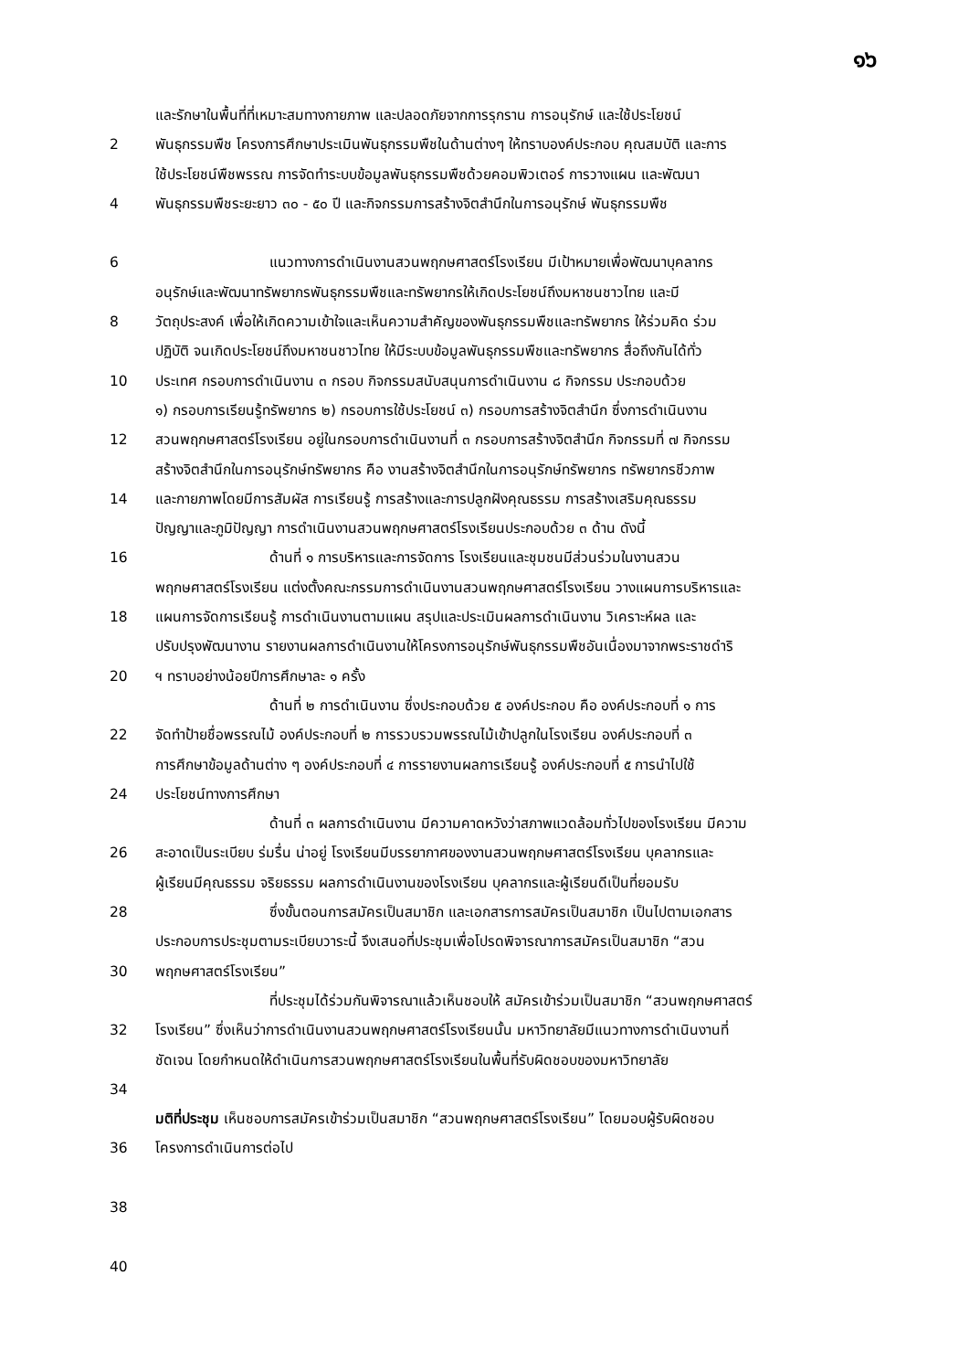๑๖
และรักษาในพื้นที่ที่เหมาะสมทางกายภาพ และปลอดภัยจากการรุกราน การอนุรักษ์ และใช้ประโยชน์
2 พันธุกรรมพืช โครงการศึกษาประเมินพันธุกรรมพืชในด้านต่างๆ ให้ทราบองค์ประกอบ คุณสมบัติ และการ
ใช้ประโยชน์พืชพรรณ การจัดทำระบบข้อมูลพันธุกรรมพืชด้วยคอมพิวเตอร์ การวางแผน และพัฒนา
4 พันธุกรรมพืชระยะยาว ๓๐ - ๕๐ ปี และกิจกรรมการสร้างจิตสำนึกในการอนุรักษ์ พันธุกรรมพืช
6 แนวทางการดำเนินงานสวนพฤกษศาสตร์โรงเรียน มีเป้าหมายเพื่อพัฒนาบุคลากร
อนุรักษ์และพัฒนาทรัพยากรพันธุกรรมพืชและทรัพยากรให้เกิดประโยชน์ถึงมหาชนชาวไทย และมี
8 วัตถุประสงค์ เพื่อให้เกิดความเข้าใจและเห็นความสำคัญของพันธุกรรมพืชและทรัพยากร ให้ร่วมคิด ร่วม
ปฏิบัติ จนเกิดประโยชน์ถึงมหาชนชาวไทย ให้มีระบบข้อมูลพันธุกรรมพืชและทรัพยากร สื่อถึงกันได้ทั่ว
10 ประเทศ กรอบการดำเนินงาน ๓ กรอบ กิจกรรมสนับสนุนการดำเนินงาน ๘ กิจกรรม ประกอบด้วย
๑) กรอบการเรียนรู้ทรัพยากร ๒) กรอบการใช้ประโยชน์ ๓) กรอบการสร้างจิตสำนึก ซึ่งการดำเนินงาน
12 สวนพฤกษศาสตร์โรงเรียน อยู่ในกรอบการดำเนินงานที่ ๓ กรอบการสร้างจิตสำนึก กิจกรรมที่ ๗ กิจกรรม
สร้างจิตสำนึกในการอนุรักษ์ทรัพยากร คือ งานสร้างจิตสำนึกในการอนุรักษ์ทรัพยากร ทรัพยากรชีวภาพ
14 และกายภาพโดยมีการสัมผัส การเรียนรู้ การสร้างและการปลูกฝังคุณธรรม การสร้างเสริมคุณธรรม
ปัญญาและภูมิปัญญา การดำเนินงานสวนพฤกษศาสตร์โรงเรียนประกอบด้วย ๓ ด้าน ดังนี้
16 ด้านที่ ๑ การบริหารและการจัดการ โรงเรียนและชุมชนมีส่วนร่วมในงานสวน
พฤกษศาสตร์โรงเรียน แต่งตั้งคณะกรรมการดำเนินงานสวนพฤกษศาสตร์โรงเรียน วางแผนการบริหารและ
18 แผนการจัดการเรียนรู้ การดำเนินงานตามแผน สรุปและประเมินผลการดำเนินงาน วิเคราะห์ผล และ
ปรับปรุงพัฒนางาน รายงานผลการดำเนินงานให้โครงการอนุรักษ์พันธุกรรมพืชอันเนื่องมาจากพระราชดำริ
20 ฯ ทราบอย่างน้อยปีการศึกษาละ ๑ ครั้ง
ด้านที่ ๒ การดำเนินงาน ซึ่งประกอบด้วย ๕ องค์ประกอบ คือ องค์ประกอบที่ ๑ การ
22 จัดทำป้ายชื่อพรรณไม้ องค์ประกอบที่ ๒ การรวบรวมพรรณไม้เข้าปลูกในโรงเรียน องค์ประกอบที่ ๓
การศึกษาข้อมูลด้านต่าง ๆ องค์ประกอบที่ ๔ การรายงานผลการเรียนรู้ องค์ประกอบที่ ๕ การนำไปใช้
24 ประโยชน์ทางการศึกษา
ด้านที่ ๓ ผลการดำเนินงาน มีความคาดหวังว่าสภาพแวดล้อมทั่วไปของโรงเรียน มีความ
26 สะอาดเป็นระเบียบ ร่มรื่น น่าอยู่ โรงเรียนมีบรรยากาศของงานสวนพฤกษศาสตร์โรงเรียน บุคลากรและ
ผู้เรียนมีคุณธรรม จริยธรรม ผลการดำเนินงานของโรงเรียน บุคลากรและผู้เรียนดีเป็นที่ยอมรับ
28 ซึ่งขั้นตอนการสมัครเป็นสมาชิก และเอกสารการสมัครเป็นสมาชิก เป็นไปตามเอกสาร
ประกอบการประชุมตามระเบียบวาระนี้ จึงเสนอที่ประชุมเพื่อโปรดพิจารณาการสมัครเป็นสมาชิก “สวน
30 พฤกษศาสตร์โรงเรียน”
ที่ประชุมได้ร่วมกันพิจารณาแล้วเห็นชอบให้ สมัครเข้าร่วมเป็นสมาชิก “สวนพฤกษศาสตร์
32 โรงเรียน” ซึ่งเห็นว่าการดำเนินงานสวนพฤกษศาสตร์โรงเรียนนั้น มหาวิทยาลัยมีแนวทางการดำเนินงานที่
ชัดเจน โดยกำหนดให้ดำเนินการสวนพฤกษศาสตร์โรงเรียนในพื้นที่รับผิดชอบของมหาวิทยาลัย
34
มติที่ประชุม เห็นชอบการสมัครเข้าร่วมเป็นสมาชิก “สวนพฤกษศาสตร์โรงเรียน” โดยมอบผู้รับผิดชอบ
36 โครงการดำเนินการต่อไป
38
40